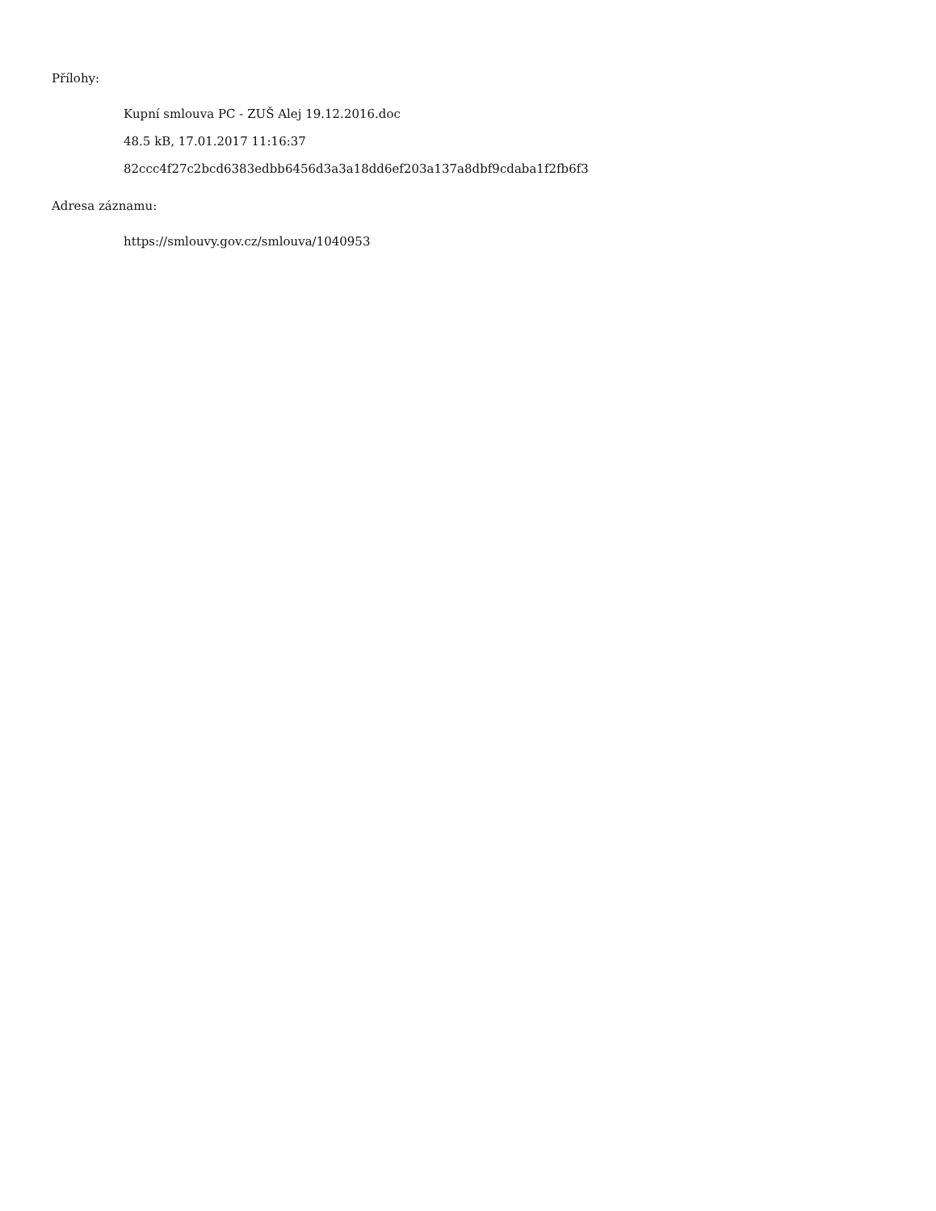Přílohy:
Kupní smlouva PC - ZUŠ Alej 19.12.2016.doc
48.5 kB, 17.01.2017 11:16:37
82ccc4f27c2bcd6383edbb6456d3a3a18dd6ef203a137a8dbf9cdaba1f2fb6f3
Adresa záznamu:
https://smlouvy.gov.cz/smlouva/1040953